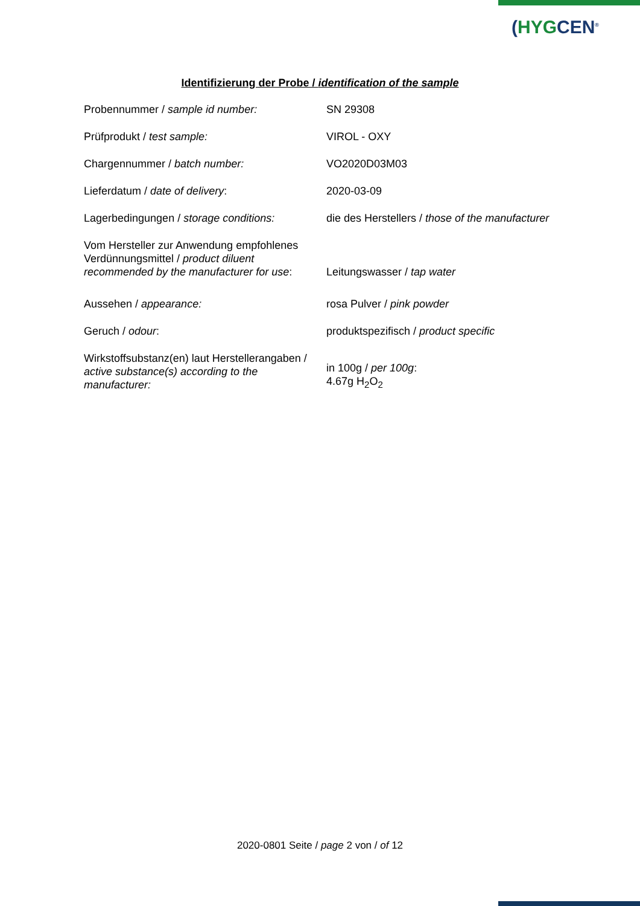(HYGCEN<sup>®</sup>
Identifizierung der Probe / identification of the sample
| Probennummer / sample id number: | SN 29308 |
| Prüfprodukt / test sample: | VIROL - OXY |
| Chargennummer / batch number: | VO2020D03M03 |
| Lieferdatum / date of delivery : | 2020-03-09 |
| Lagerbedingungen / storage conditions: | die des Herstellers / those of the manufacturer |
| Vom Hersteller zur Anwendung empfohlenes Verdünnungsmittel / product diluent recommended by the manufacturer for use : | Leitungswasser / tap water |
| Aussehen / appearance: | rosa Pulver / pink powder |
| Geruch / odour : | produktspezifisch / product specific |
| Wirkstoffsubstanz(en) laut Herstellerangaben / active substance(s) according to the manufacturer: | in 100g / per 100g : 4.67g H<sub>2</sub>O<sub>2</sub> |
2020-0801 Seite / page 2 von / of 12